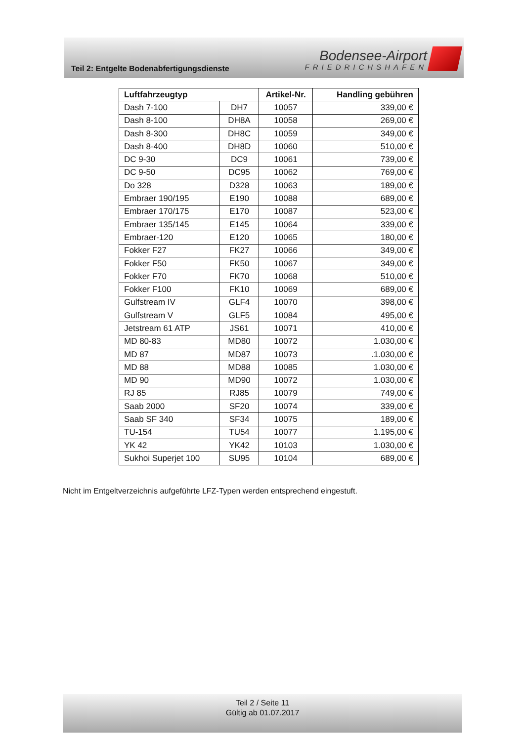Teil 2: Entgelte Bodenabfertigungsdienste
Bodensee-Airport
FRIEDRICHSHAFEN
| Luftfahrzeugtyp | | Artikel-Nr. | Handling gebühren |
| --- | --- | --- | --- |
| Dash 7-100 | DH7 | 10057 | 339,00 € |
| Dash 8-100 | DH8A | 10058 | 269,00 € |
| Dash 8-300 | DH8C | 10059 | 349,00 € |
| Dash 8-400 | DH8D | 10060 | 510,00 € |
| DC 9-30 | DC9 | 10061 | 739,00 € |
| DC 9-50 | DC95 | 10062 | 769,00 € |
| Do 328 | D328 | 10063 | 189,00 € |
| Embraer 190/195 | E190 | 10088 | 689,00 € |
| Embraer 170/175 | E170 | 10087 | 523,00 € |
| Embraer 135/145 | E145 | 10064 | 339,00 € |
| Embraer-120 | E120 | 10065 | 180,00 € |
| Fokker F27 | FK27 | 10066 | 349,00 € |
| Fokker F50 | FK50 | 10067 | 349,00 € |
| Fokker F70 | FK70 | 10068 | 510,00 € |
| Fokker F100 | FK10 | 10069 | 689,00 € |
| Gulfstream IV | GLF4 | 10070 | 398,00 € |
| Gulfstream V | GLF5 | 10084 | 495,00 € |
| Jetstream 61 ATP | JS61 | 10071 | 410,00 € |
| MD 80-83 | MD80 | 10072 | 1.030,00 € |
| MD 87 | MD87 | 10073 | .1.030,00 € |
| MD 88 | MD88 | 10085 | 1.030,00 € |
| MD 90 | MD90 | 10072 | 1.030,00 € |
| RJ 85 | RJ85 | 10079 | 749,00 € |
| Saab 2000 | SF20 | 10074 | 339,00 € |
| Saab SF 340 | SF34 | 10075 | 189,00 € |
| TU-154 | TU54 | 10077 | 1.195,00 € |
| YK 42 | YK42 | 10103 | 1.030,00 € |
| Sukhoi Superjet 100 | SU95 | 10104 | 689,00 € |
Nicht im Entgeltverzeichnis aufgeführte LFZ-Typen werden entsprechend eingestuft.
Teil 2 / Seite 11
Gültig ab 01.07.2017